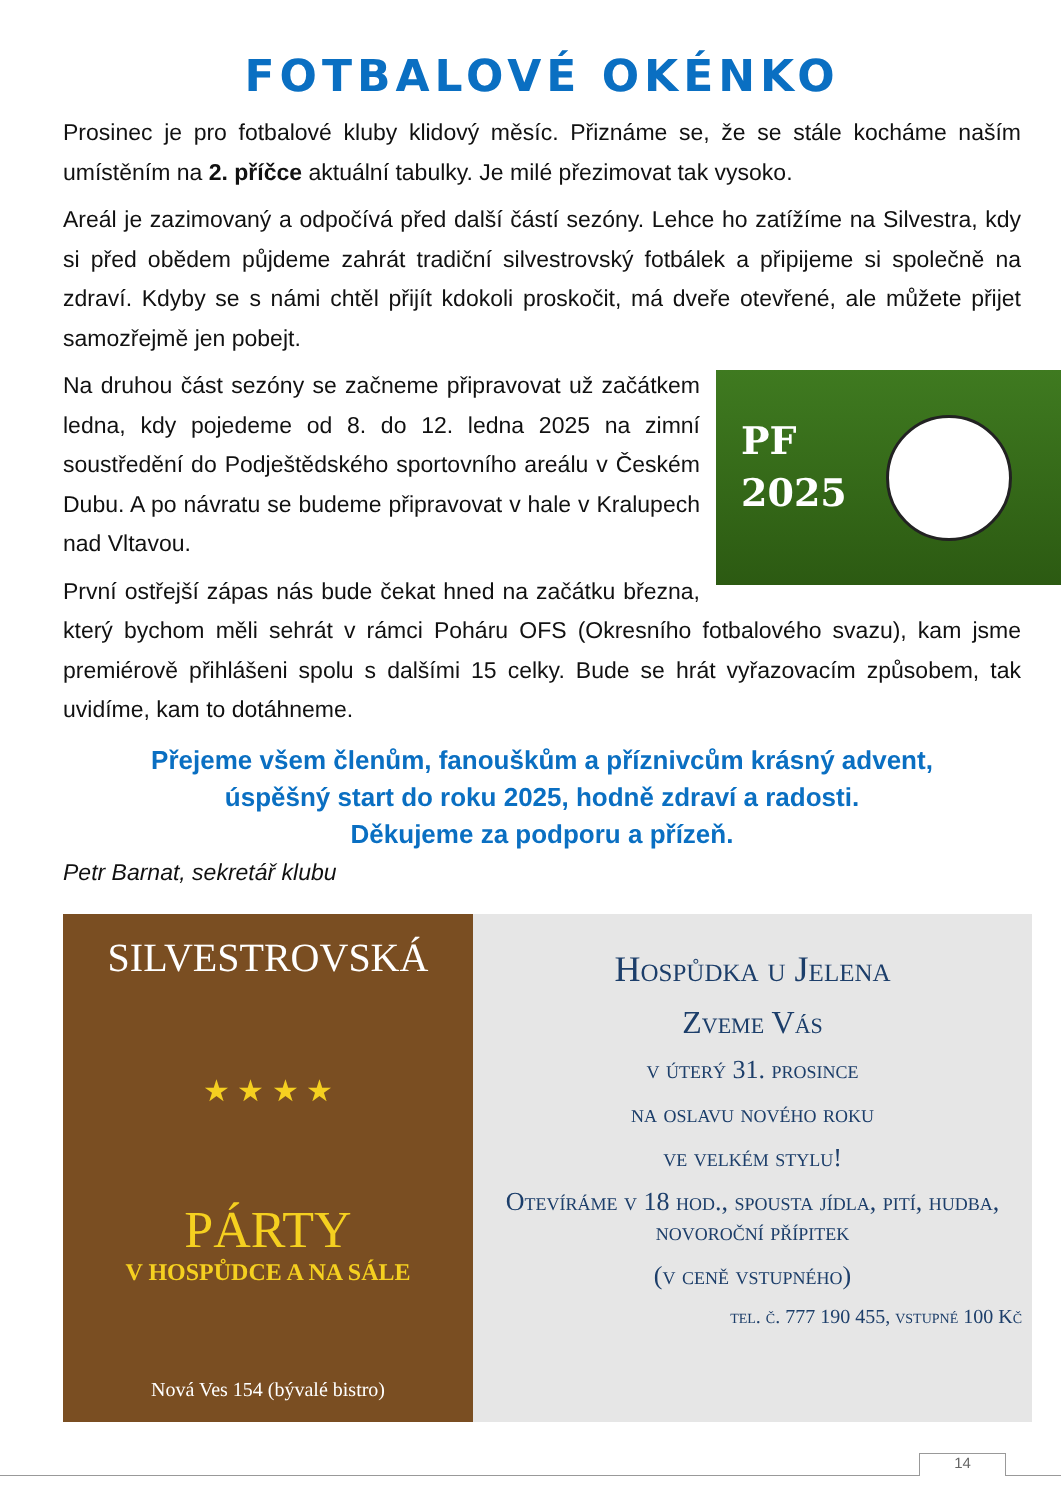FOTBALOVÉ OKÉNKO
Prosinec je pro fotbalové kluby klidový měsíc. Přiznáme se, že se stále kocháme naším umístěním na 2. příčce aktuální tabulky. Je milé přezimovat tak vysoko.
Areál je zazimovaný a odpočívá před další částí sezóny. Lehce ho zatížíme na Silvestra, kdy si před obědem půjdeme zahrát tradiční silvestrovský fotbálek a připijeme si společně na zdraví. Kdyby se s námi chtěl přijít kdokoli proskočit, má dveře otevřené, ale můžete přijet samozřejmě jen pobejt.
PF
2025
Na druhou část sezóny se začneme připravovat už začátkem ledna, kdy pojedeme od 8. do 12. ledna 2025 na zimní soustředění do Podještědského sportovního areálu v Českém Dubu. A po návratu se budeme připravovat v hale v Kralupech nad Vltavou.
První ostřejší zápas nás bude čekat hned na začátku března, který bychom měli sehrát v rámci Poháru OFS (Okresního fotbalového svazu), kam jsme premiérově přihlášeni spolu s dalšími 15 celky. Bude se hrát vyřazovacím způsobem, tak uvidíme, kam to dotáhneme.
Přejeme všem členům, fanouškům a příznivcům krásný advent,
úspěšný start do roku 2025, hodně zdraví a radosti.
Děkujeme za podporu a přízeň.
Petr Barnat, sekretář klubu
SILVESTROVSKÁ
★ ★ ★ ★
PÁRTY
V HOSPŮDCE A NA SÁLE
Nová Ves 154 (bývalé bistro)
Hospůdka u Jelena
Zveme Vás
v úterý 31. prosince
na oslavu nového roku
ve velkém stylu!
Otevíráme v 18 hod., spousta jídla, pití, hudba, novoroční přípitek
(v ceně vstupného)
tel. č. 777 190 455, vstupné 100 Kč
14